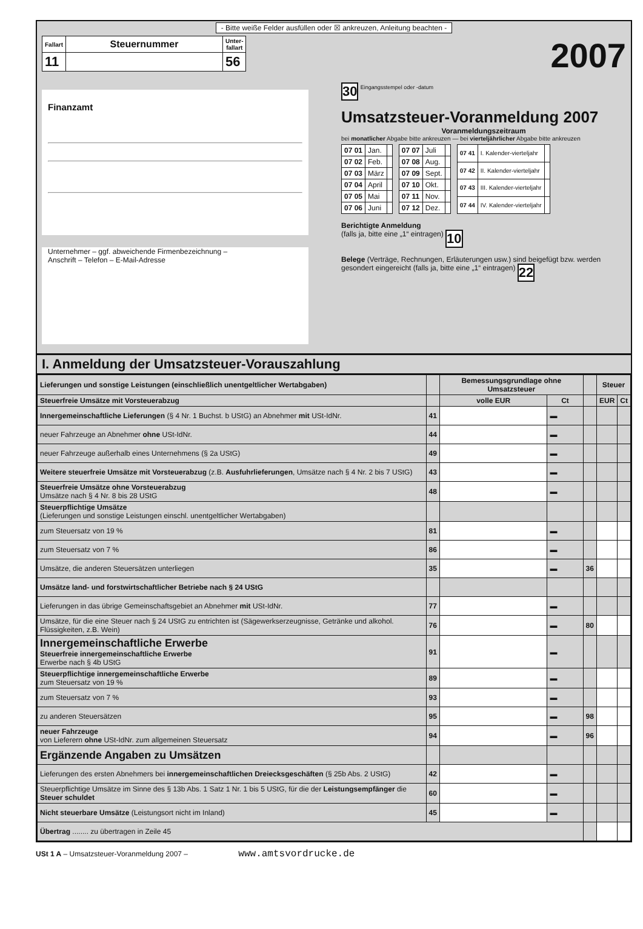- Bitte weiße Felder ausfüllen oder ☒ ankreuzen, Anleitung beachten -
| Fallart | Steuernummer | Unter- fallart |
| --- | --- | --- |
| 11 | | 56 |
Finanzamt
Unternehmer – ggf. abweichende Firmenbezeichnung –
Anschrift – Telefon – E-Mail-Adresse
2007
30 Eingangsstempel oder -datum
Umsatzsteuer-Voranmeldung 2007
Voranmeldungszeitraum
bei monatlicher Abgabe bitte ankreuzen — bei vierteljährlicher Abgabe bitte ankreuzen
| 07 01 | Jan. | |
| 07 02 | Feb. | |
| 07 03 | März | |
| 07 04 | April | |
| 07 05 | Mai | |
| 07 06 | Juni | |
| 07 07 | Juli | |
| 07 08 | Aug. | |
| 07 09 | Sept. | |
| 07 10 | Okt. | |
| 07 11 | Nov. | |
| 07 12 | Dez. | |
| 07 41 | I. Kalender-vierteljahr | |
| 07 42 | II. Kalender-vierteljahr | |
| 07 43 | III. Kalender-vierteljahr | |
| 07 44 | IV. Kalender-vierteljahr | |
Berichtigte Anmeldung
(falls ja, bitte eine „1“ eintragen) 10
Belege (Verträge, Rechnungen, Erläuterungen usw.) sind beigefügt bzw. werden gesondert eingereicht (falls ja, bitte eine „1“ eintragen) 22
I. Anmeldung der Umsatzsteuer-Vorauszahlung
| Lieferungen und sonstige Leistungen (einschließlich unentgeltlicher Wertabgaben) | | Bemessungsgrundlage ohne Umsatzsteuer | | | Steuer | |
| --- | --- | --- | --- | --- | --- | --- |
| Steuerfreie Umsätze mit Vorsteuerabzug | | volle EUR | Ct | | EUR | Ct |
| Innergemeinschaftliche Lieferungen (§ 4 Nr. 1 Buchst. b UStG) an Abnehmer mit USt-IdNr. | 41 | | ▬ | | | |
| neuer Fahrzeuge an Abnehmer ohne USt-IdNr. | 44 | | ▬ | | | |
| neuer Fahrzeuge außerhalb eines Unternehmens (§ 2a UStG) | 49 | | ▬ | | | |
| Weitere steuerfreie Umsätze mit Vorsteuerabzug (z.B. Ausfuhrlieferungen , Umsätze nach § 4 Nr. 2 bis 7 UStG) | 43 | | ▬ | | | |
| Steuerfreie Umsätze ohne Vorsteuerabzug Umsätze nach § 4 Nr. 8 bis 28 UStG | 48 | | ▬ | | | |
| Steuerpflichtige Umsätze (Lieferungen und sonstige Leistungen einschl. unentgeltlicher Wertabgaben) | | | | | | |
| zum Steuersatz von 19 % | 81 | | ▬ | | | |
| zum Steuersatz von 7 % | 86 | | ▬ | | | |
| Umsätze, die anderen Steuersätzen unterliegen | 35 | | ▬ | 36 | | |
| Umsätze land- und forstwirtschaftlicher Betriebe nach § 24 UStG | | | | | | |
| Lieferungen in das übrige Gemeinschaftsgebiet an Abnehmer mit USt-IdNr. | 77 | | ▬ | | | |
| Umsätze, für die eine Steuer nach § 24 UStG zu entrichten ist (Sägewerkserzeugnisse, Getränke und alkohol. Flüssigkeiten, z.B. Wein) | 76 | | ▬ | 80 | | |
| Innergemeinschaftliche Erwerbe Steuerfreie innergemeinschaftliche Erwerbe Erwerbe nach § 4b UStG | 91 | | ▬ | | | |
| Steuerpflichtige innergemeinschaftliche Erwerbe zum Steuersatz von 19 % | 89 | | ▬ | | | |
| zum Steuersatz von 7 % | 93 | | ▬ | | | |
| zu anderen Steuersätzen | 95 | | ▬ | 98 | | |
| neuer Fahrzeuge von Lieferern ohne USt-IdNr. zum allgemeinen Steuersatz | 94 | | ▬ | 96 | | |
| Ergänzende Angaben zu Umsätzen | | | | | | |
| Lieferungen des ersten Abnehmers bei innergemeinschaftlichen Dreiecksgeschäften (§ 25b Abs. 2 UStG) | 42 | | ▬ | | | |
| Steuerpflichtige Umsätze im Sinne des § 13b Abs. 1 Satz 1 Nr. 1 bis 5 UStG, für die der Leistungsempfänger die Steuer schuldet | 60 | | ▬ | | | |
| Nicht steuerbare Umsätze (Leistungsort nicht im Inland) | 45 | | ▬ | | | |
| Übertrag ........ zu übertragen in Zeile 45 | | | | | | |
USt 1 A – Umsatzsteuer-Voranmeldung 2007 – www.amtsvordrucke.de